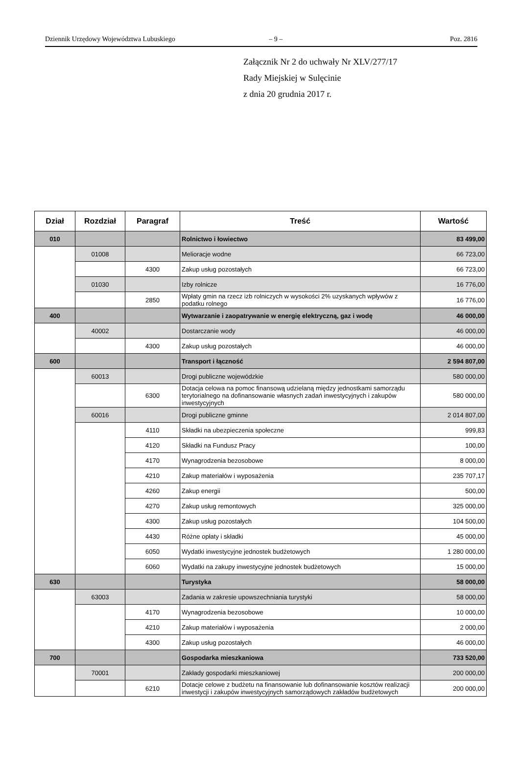Dziennik Urzędowy Województwa Lubuskiego – 9 – Poz. 2816
Załącznik Nr 2 do uchwały Nr XLV/277/17
Rady Miejskiej w Sulęcinie
z dnia 20 grudnia 2017 r.
| Dział | Rozdział | Paragraf | Treść | Wartość |
| --- | --- | --- | --- | --- |
| 010 | | | Rolnictwo i łowiectwo | 83 499,00 |
| | 01008 | | Melioracje wodne | 66 723,00 |
| | | 4300 | Zakup usług pozostałych | 66 723,00 |
| | 01030 | | Izby rolnicze | 16 776,00 |
| | | 2850 | Wpłaty gmin na rzecz izb rolniczych w wysokości 2% uzyskanych wpływów z podatku rolnego | 16 776,00 |
| 400 | | | Wytwarzanie i zaopatrywanie w energię elektryczną, gaz i wodę | 46 000,00 |
| | 40002 | | Dostarczanie wody | 46 000,00 |
| | | 4300 | Zakup usług pozostałych | 46 000,00 |
| 600 | | | Transport i łączność | 2 594 807,00 |
| | 60013 | | Drogi publiczne wojewódzkie | 580 000,00 |
| | | 6300 | Dotacja celowa na pomoc finansową udzielaną między jednostkami samorządu terytorialnego na dofinansowanie własnych zadań inwestycyjnych i zakupów inwestycyjnych | 580 000,00 |
| | 60016 | | Drogi publiczne gminne | 2 014 807,00 |
| | | 4110 | Składki na ubezpieczenia społeczne | 999,83 |
| | | 4120 | Składki na Fundusz Pracy | 100,00 |
| | | 4170 | Wynagrodzenia bezosobowe | 8 000,00 |
| | | 4210 | Zakup materiałów i wyposażenia | 235 707,17 |
| | | 4260 | Zakup energii | 500,00 |
| | | 4270 | Zakup usług remontowych | 325 000,00 |
| | | 4300 | Zakup usług pozostałych | 104 500,00 |
| | | 4430 | Różne opłaty i składki | 45 000,00 |
| | | 6050 | Wydatki inwestycyjne jednostek budżetowych | 1 280 000,00 |
| | | 6060 | Wydatki na zakupy inwestycyjne jednostek budżetowych | 15 000,00 |
| 630 | | | Turystyka | 58 000,00 |
| | 63003 | | Zadania w zakresie upowszechniania turystyki | 58 000,00 |
| | | 4170 | Wynagrodzenia bezosobowe | 10 000,00 |
| | | 4210 | Zakup materiałów i wyposażenia | 2 000,00 |
| | | 4300 | Zakup usług pozostałych | 46 000,00 |
| 700 | | | Gospodarka mieszkaniowa | 733 520,00 |
| | 70001 | | Zakłady gospodarki mieszkaniowej | 200 000,00 |
| | | 6210 | Dotacje celowe z budżetu na finansowanie lub dofinansowanie kosztów realizacji inwestycji i zakupów inwestycyjnych samorządowych zakładów budżetowych | 200 000,00 |